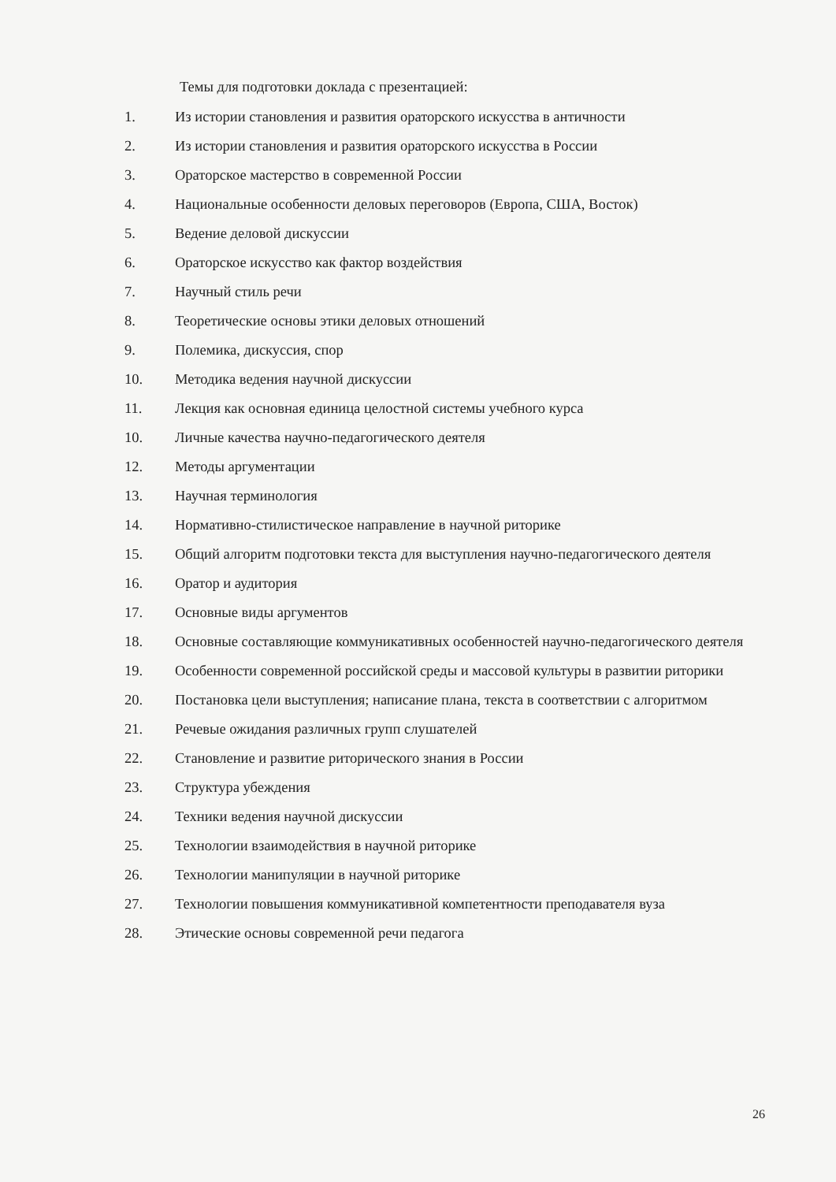Темы для подготовки доклада с презентацией:
1. Из истории становления и развития ораторского искусства в античности
2. Из истории становления и развития ораторского искусства в России
3. Ораторское мастерство в современной России
4. Национальные особенности деловых переговоров (Европа, США, Восток)
5. Ведение деловой дискуссии
6. Ораторское искусство как фактор воздействия
7. Научный стиль речи
8. Теоретические основы этики деловых отношений
9. Полемика, дискуссия, спор
10. Методика ведения научной дискуссии
11. Лекция как основная единица целостной системы учебного курса
10. Личные качества научно-педагогического деятеля
12. Методы аргументации
13. Научная терминология
14. Нормативно-стилистическое направление в научной риторике
15. Общий алгоритм подготовки текста для выступления научно-педагогического деятеля
16. Оратор и аудитория
17. Основные виды аргументов
18. Основные составляющие коммуникативных особенностей научно-педагогического деятеля
19. Особенности современной российской среды и массовой культуры в развитии риторики
20. Постановка цели выступления; написание плана, текста в соответствии с алгоритмом
21. Речевые ожидания различных групп слушателей
22. Становление и развитие риторического знания в России
23. Структура убеждения
24. Техники ведения научной дискуссии
25. Технологии взаимодействия в научной риторике
26. Технологии манипуляции в научной риторике
27. Технологии повышения коммуникативной компетентности преподавателя вуза
28. Этические основы современной речи педагога
26